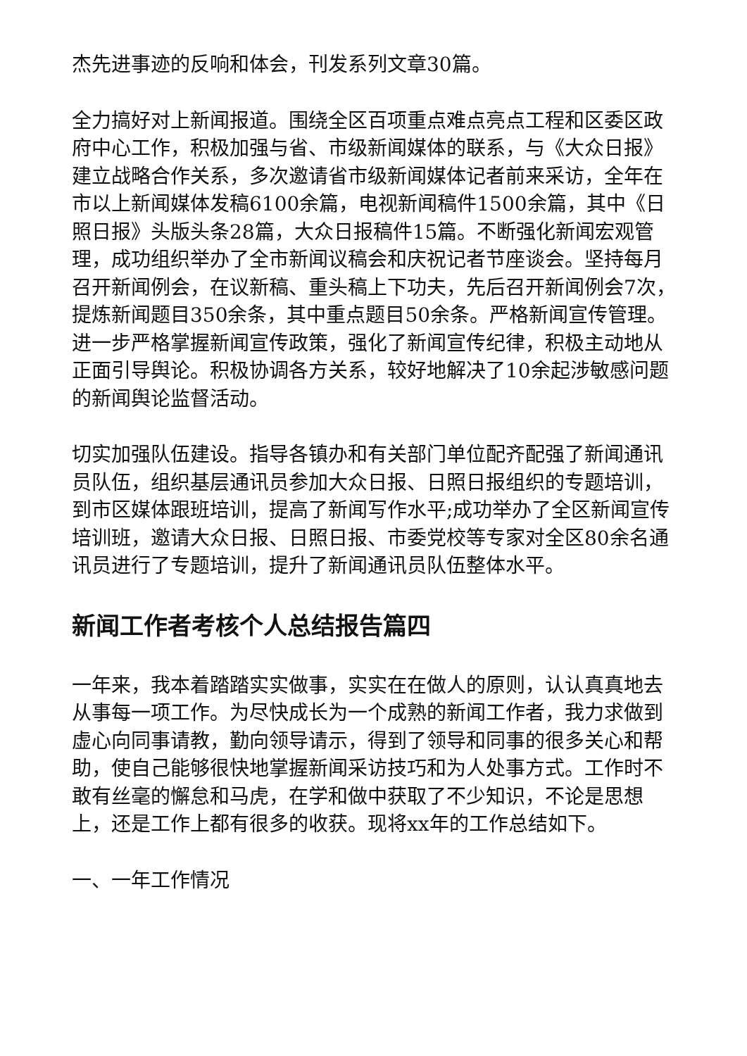杰先进事迹的反响和体会，刊发系列文章30篇。
全力搞好对上新闻报道。围绕全区百项重点难点亮点工程和区委区政府中心工作，积极加强与省、市级新闻媒体的联系，与《大众日报》建立战略合作关系，多次邀请省市级新闻媒体记者前来采访，全年在市以上新闻媒体发稿6100余篇，电视新闻稿件1500余篇，其中《日照日报》头版头条28篇，大众日报稿件15篇。不断强化新闻宏观管理，成功组织举办了全市新闻议稿会和庆祝记者节座谈会。坚持每月召开新闻例会，在议新稿、重头稿上下功夫，先后召开新闻例会7次，提炼新闻题目350余条，其中重点题目50余条。严格新闻宣传管理。进一步严格掌握新闻宣传政策，强化了新闻宣传纪律，积极主动地从正面引导舆论。积极协调各方关系，较好地解决了10余起涉敏感问题的新闻舆论监督活动。
切实加强队伍建设。指导各镇办和有关部门单位配齐配强了新闻通讯员队伍，组织基层通讯员参加大众日报、日照日报组织的专题培训，到市区媒体跟班培训，提高了新闻写作水平;成功举办了全区新闻宣传培训班，邀请大众日报、日照日报、市委党校等专家对全区80余名通讯员进行了专题培训，提升了新闻通讯员队伍整体水平。
新闻工作者考核个人总结报告篇四
一年来，我本着踏踏实实做事，实实在在做人的原则，认认真真地去从事每一项工作。为尽快成长为一个成熟的新闻工作者，我力求做到虚心向同事请教，勤向领导请示，得到了领导和同事的很多关心和帮助，使自己能够很快地掌握新闻采访技巧和为人处事方式。工作时不敢有丝毫的懈怠和马虎，在学和做中获取了不少知识，不论是思想上，还是工作上都有很多的收获。现将xx年的工作总结如下。
一、一年工作情况